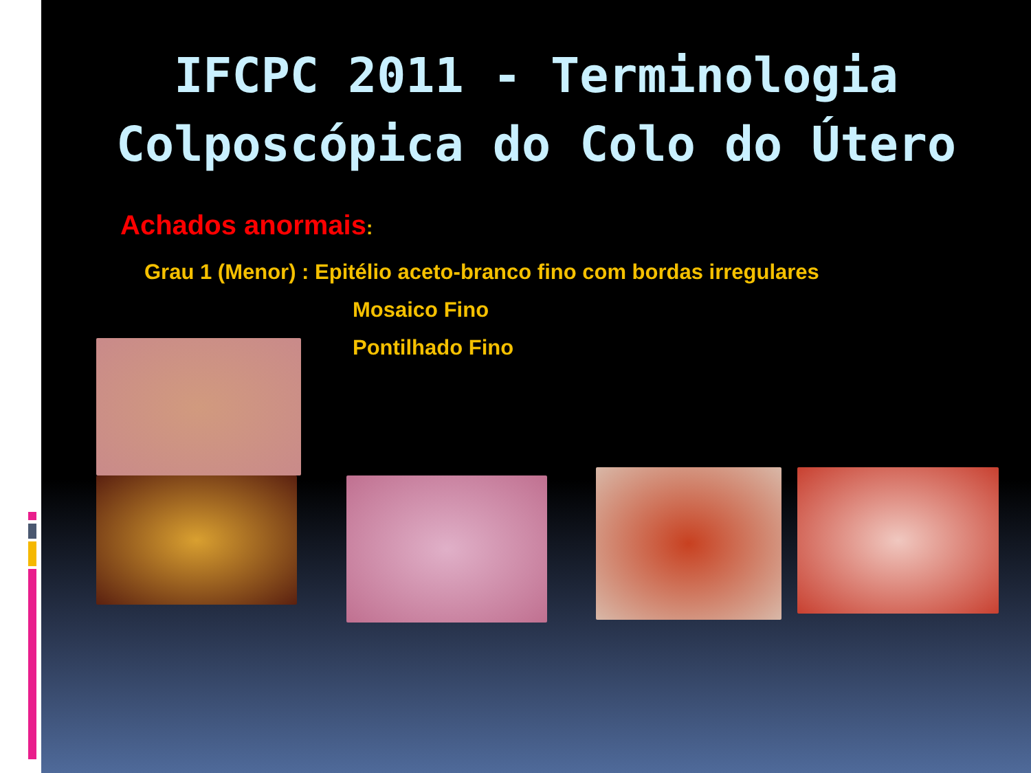IFCPC 2011 - Terminologia
Colposcópica do Colo do Útero
Achados anormais:
Grau 1 (Menor) : Epitélio aceto-branco fino com bordas irregulares
Mosaico Fino
Pontilhado Fino